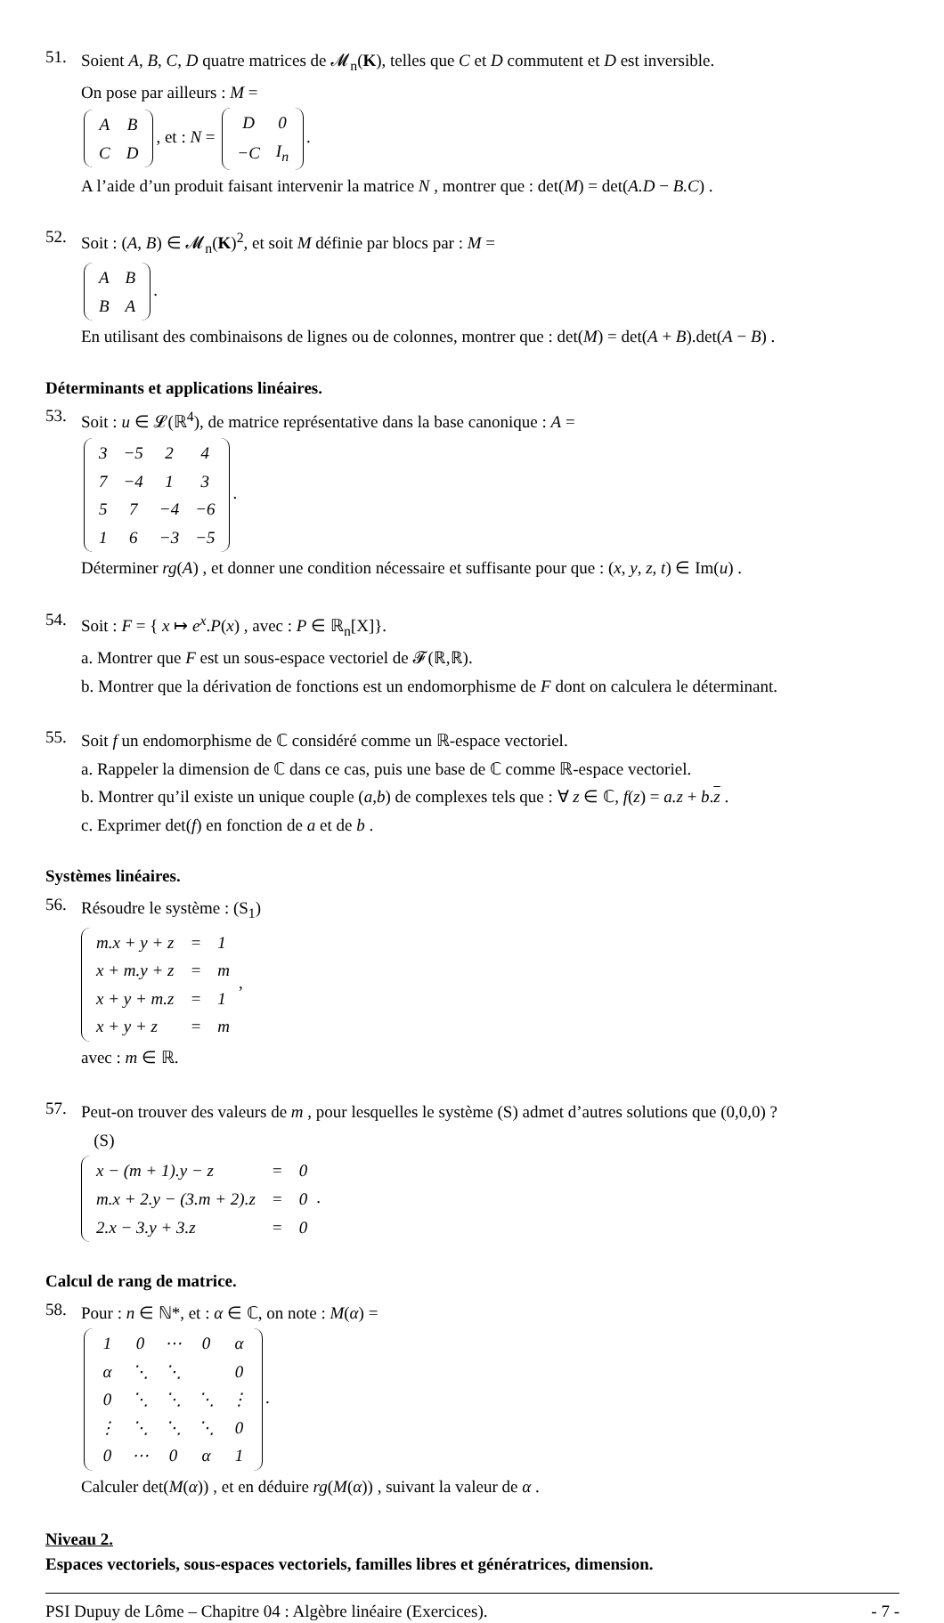51.
Soient A, B, C, D quatre matrices de 𝓜<sub>n</sub>(K), telles que C et D commutent et D est inversible.
On pose par ailleurs : M =
| A | B |
| C | D |
, et : N =
| D | 0 |
| −C | I<sub>n</sub> |
.
A l’aide d’un produit faisant intervenir la matrice N , montrer que : det(M) = det(A.D − B.C) .
52.
Soit : (A, B) ∈ 𝓜<sub>n</sub>(K)<sup>2</sup>, et soit M définie par blocs par : M =
| A | B |
| B | A |
.
En utilisant des combinaisons de lignes ou de colonnes, montrer que : det(M) = det(A + B).det(A − B) .
Déterminants et applications linéaires.
53.
Soit : u ∈ 𝓛(ℝ<sup>4</sup>), de matrice représentative dans la base canonique : A =
| 3 | −5 | 2 | 4 |
| 7 | −4 | 1 | 3 |
| 5 | 7 | −4 | −6 |
| 1 | 6 | −3 | −5 |
.
Déterminer rg(A) , et donner une condition nécessaire et suffisante pour que : (x, y, z, t) ∈ Im(u) .
54.
Soit : F = { x ↦ e<sup>x</sup>.P(x) , avec : P ∈ ℝ<sub>n</sub>[X]}.
a. Montrer que F est un sous-espace vectoriel de 𝓕(ℝ,ℝ).
b. Montrer que la dérivation de fonctions est un endomorphisme de F dont on calculera le déterminant.
55.
Soit f un endomorphisme de ℂ considéré comme un ℝ-espace vectoriel.
a. Rappeler la dimension de ℂ dans ce cas, puis une base de ℂ comme ℝ-espace vectoriel.
b. Montrer qu’il existe un unique couple (a,b) de complexes tels que : ∀ z ∈ ℂ, f(z) = a.z + b.z .
c. Exprimer det(f) en fonction de a et de b .
Systèmes linéaires.
56.
Résoudre le système : (S<sub>1</sub>)
| m.x + y + z | = | 1 |
| x + m.y + z | = | m |
| x + y + m.z | = | 1 |
| x + y + z | = | m |
,
avec : m ∈ ℝ.
57.
Peut-on trouver des valeurs de m , pour lesquelles le système (S) admet d’autres solutions que (0,0,0) ?
(S)
| x − (m + 1).y − z | = | 0 |
| m.x + 2.y − (3.m + 2).z | = | 0 |
| 2.x − 3.y + 3.z | = | 0 |
.
Calcul de rang de matrice.
58.
Pour : n ∈ ℕ*, et : α ∈ ℂ, on note : M(α) =
| 1 | 0 | ⋯ | 0 | α |
| α | ⋱ | ⋱ | | 0 |
| 0 | ⋱ | ⋱ | ⋱ | ⋮ |
| ⋮ | ⋱ | ⋱ | ⋱ | 0 |
| 0 | ⋯ | 0 | α | 1 |
.
Calculer det(M(α)) , et en déduire rg(M(α)) , suivant la valeur de α .
Niveau 2.
Espaces vectoriels, sous-espaces vectoriels, familles libres et génératrices, dimension.
PSI Dupuy de Lôme – Chapitre 04 : Algèbre linéaire (Exercices). - 7 -